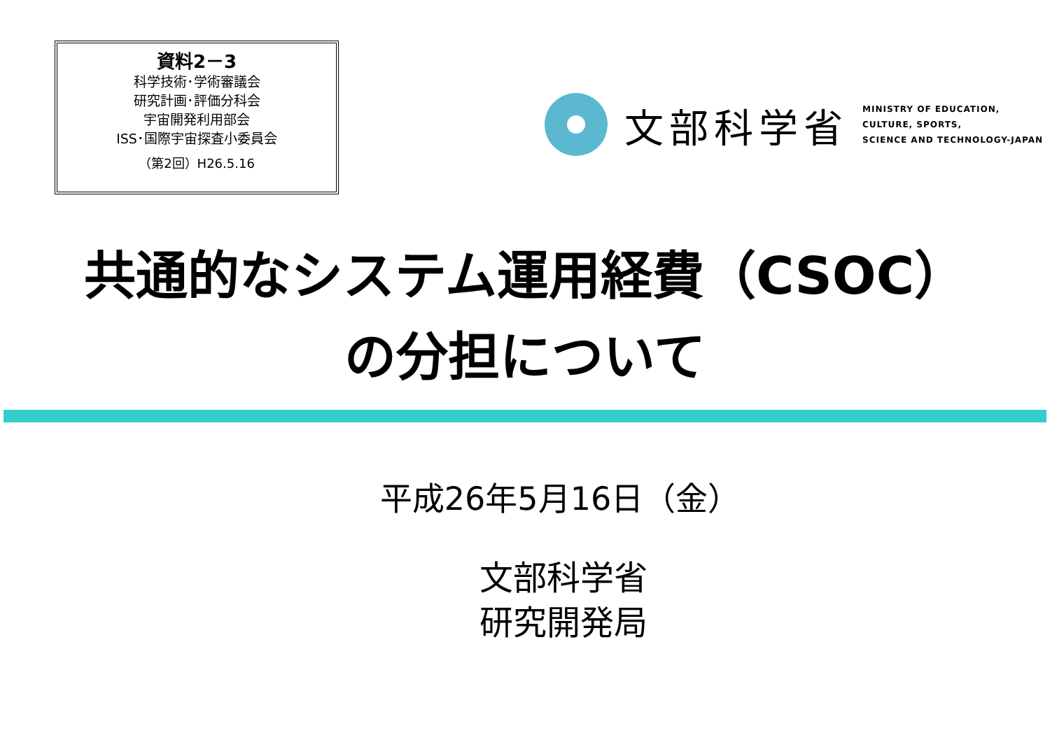資料2－3
科学技術･学術審議会
研究計画･評価分科会
宇宙開発利用部会
ISS･国際宇宙探査小委員会
（第2回）H26.5.16
文部科学省
MINISTRY OF EDUCATION,
CULTURE, SPORTS,
SCIENCE AND TECHNOLOGY-JAPAN
共通的なシステム運用経費（CSOC）
の分担について
平成26年5月16日（金）
文部科学省
研究開発局